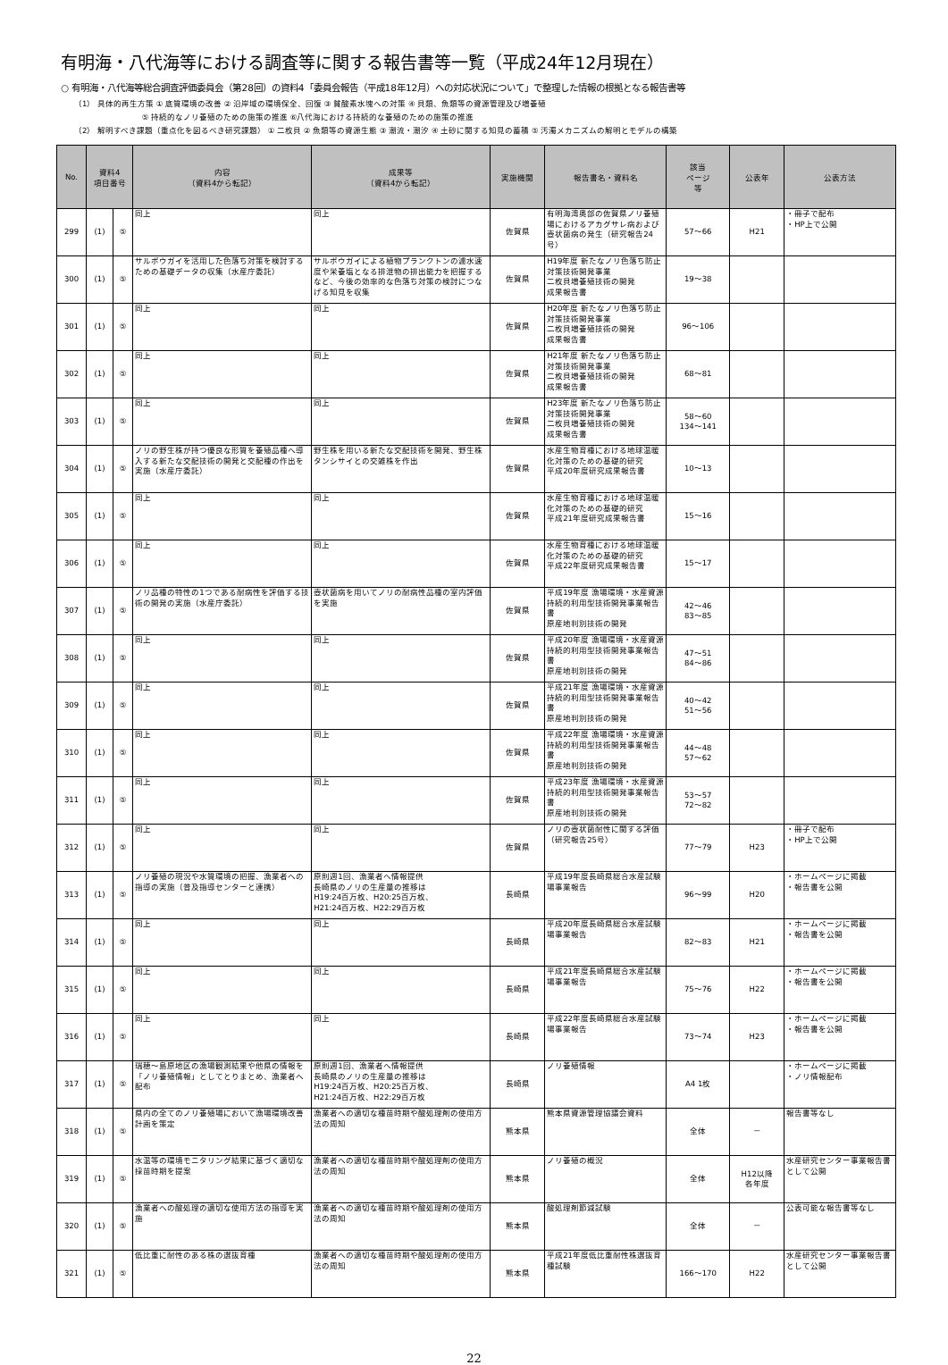有明海・八代海等における調査等に関する報告書等一覧（平成24年12月現在）
○ 有明海・八代海等総合調査評価委員会（第28回）の資料4「委員会報告（平成18年12月）への対応状況について」で整理した情報の根拠となる報告書等
（1） 具体的再生方策 ① 底質環境の改善 ② 沿岸域の環境保全、回復 ③ 貧酸素水塊への対策 ④ 貝類、魚類等の資源管理及び増養殖
⑤ 持続的なノリ養殖のための施策の推進 ⑥八代海における持続的な養殖のための施策の推進
（2） 解明すべき課題（重点化を図るべき研究課題） ① 二枚貝 ② 魚類等の資源生態 ③ 潮流・潮汐 ④ 土砂に関する知見の蓄積 ⑤ 汚濁メカニズムの解明とモデルの構築
| No. | 資料4 項目番号 | | 内容 （資料4から転記） | 成果等 （資料4から転記） | 実施機関 | 報告書名・資料名 | 該当 ページ 等 | 公表年 | 公表方法 |
| --- | --- | --- | --- | --- | --- | --- | --- | --- | --- |
| 299 | (1) | ⑤ | 同上 | 同上 | 佐賀県 | 有明海湾奥部の佐賀県ノリ養殖場におけるアカグサレ病および壺状菌病の発生（研究報告24号） | 57～66 | H21 | ・冊子で配布 ・HP上で公開 |
| 300 | (1) | ⑤ | サルボウガイを活用した色落ち対策を検討するための基礎データの収集（水産庁委託） | サルボウガイによる植物プランクトンの濾水速度や栄養塩となる排泄物の排出能力を把握するなど、今後の効率的な色落ち対策の検討につなげる知見を収集 | 佐賀県 | H19年度 新たなノリ色落ち防止対策技術開発事業 二枚貝増養殖技術の開発 成果報告書 | 19～38 | | |
| 301 | (1) | ⑤ | 同上 | 同上 | 佐賀県 | H20年度 新たなノリ色落ち防止対策技術開発事業 二枚貝増養殖技術の開発 成果報告書 | 96～106 | | |
| 302 | (1) | ⑤ | 同上 | 同上 | 佐賀県 | H21年度 新たなノリ色落ち防止対策技術開発事業 二枚貝増養殖技術の開発 成果報告書 | 68～81 | | |
| 303 | (1) | ⑤ | 同上 | 同上 | 佐賀県 | H23年度 新たなノリ色落ち防止対策技術開発事業 二枚貝増養殖技術の開発 成果報告書 | 58～60 134～141 | | |
| 304 | (1) | ⑤ | ノリの野生株が持つ優良な形質を養殖品種へ導入する新たな交配技術の開発と交配種の作出を実施（水産庁委託） | 野生株を用いる新たな交配技術を開発、野生株タンシサイとの交雑株を作出 | 佐賀県 | 水産生物育種における地球温暖化対策のための基礎的研究 平成20年度研究成果報告書 | 10～13 | | |
| 305 | (1) | ⑤ | 同上 | 同上 | 佐賀県 | 水産生物育種における地球温暖化対策のための基礎的研究 平成21年度研究成果報告書 | 15～16 | | |
| 306 | (1) | ⑤ | 同上 | 同上 | 佐賀県 | 水産生物育種における地球温暖化対策のための基礎的研究 平成22年度研究成果報告書 | 15～17 | | |
| 307 | (1) | ⑤ | ノリ品種の特性の1つである耐病性を評価する技術の開発の実施（水産庁委託） | 壺状菌病を用いてノリの耐病性品種の室内評価を実施 | 佐賀県 | 平成19年度 漁場環境・水産資源持続的利用型技術開発事業報告書 原産地判別技術の開発 | 42～46 83～85 | | |
| 308 | (1) | ⑤ | 同上 | 同上 | 佐賀県 | 平成20年度 漁場環境・水産資源持続的利用型技術開発事業報告書 原産地判別技術の開発 | 47～51 84～86 | | |
| 309 | (1) | ⑤ | 同上 | 同上 | 佐賀県 | 平成21年度 漁場環境・水産資源持続的利用型技術開発事業報告書 原産地判別技術の開発 | 40～42 51～56 | | |
| 310 | (1) | ⑤ | 同上 | 同上 | 佐賀県 | 平成22年度 漁場環境・水産資源持続的利用型技術開発事業報告書 原産地判別技術の開発 | 44～48 57～62 | | |
| 311 | (1) | ⑤ | 同上 | 同上 | 佐賀県 | 平成23年度 漁場環境・水産資源持続的利用型技術開発事業報告書 原産地判別技術の開発 | 53～57 72～82 | | |
| 312 | (1) | ⑤ | 同上 | 同上 | 佐賀県 | ノリの壺状菌耐性に関する評価（研究報告25号） | 77～79 | H23 | ・冊子で配布 ・HP上で公開 |
| 313 | (1) | ⑤ | ノリ養殖の現況や水質環境の把握、漁業者への指導の実施（普及指導センターと連携） | 原則週1回、漁業者へ情報提供 長崎県のノリの生産量の推移は H19:24百万枚、H20:25百万枚、 H21:24百万枚、H22:29百万枚 | 長崎県 | 平成19年度長崎県総合水産試験場事業報告 | 96～99 | H20 | ・ホームページに掲載 ・報告書を公開 |
| 314 | (1) | ⑤ | 同上 | 同上 | 長崎県 | 平成20年度長崎県総合水産試験場事業報告 | 82～83 | H21 | ・ホームページに掲載 ・報告書を公開 |
| 315 | (1) | ⑤ | 同上 | 同上 | 長崎県 | 平成21年度長崎県総合水産試験場事業報告 | 75～76 | H22 | ・ホームページに掲載 ・報告書を公開 |
| 316 | (1) | ⑤ | 同上 | 同上 | 長崎県 | 平成22年度長崎県総合水産試験場事業報告 | 73～74 | H23 | ・ホームページに掲載 ・報告書を公開 |
| 317 | (1) | ⑤ | 瑞穂～島原地区の漁場観測結果や他県の情報を「ノリ養殖情報」としてとりまとめ、漁業者へ配布 | 原則週1回、漁業者へ情報提供 長崎県のノリの生産量の推移は H19:24百万枚、H20:25百万枚、 H21:24百万枚、H22:29百万枚 | 長崎県 | ノリ養殖情報 | A4 1枚 | | ・ホームページに掲載 ・ノリ情報配布 |
| 318 | (1) | ⑤ | 県内の全てのノリ養殖場において漁場環境改善計画を策定 | 漁業者への適切な種苗時期や酸処理剤の使用方法の周知 | 熊本県 | 熊本県資源管理協議会資料 | 全体 | － | 報告書等なし |
| 319 | (1) | ⑤ | 水温等の環境モニタリング結果に基づく適切な採苗時期を提案 | 漁業者への適切な種苗時期や酸処理剤の使用方法の周知 | 熊本県 | ノリ養殖の概況 | 全体 | H12以降 各年度 | 水産研究センター事業報告書として公開 |
| 320 | (1) | ⑤ | 漁業者への酸処理の適切な使用方法の指導を実施 | 漁業者への適切な種苗時期や酸処理剤の使用方法の周知 | 熊本県 | 酸処理剤節減試験 | 全体 | － | 公表可能な報告書等なし |
| 321 | (1) | ⑤ | 低比重に耐性のある株の選抜育種 | 漁業者への適切な種苗時期や酸処理剤の使用方法の周知 | 熊本県 | 平成21年度低比重耐性株選抜育種試験 | 166～170 | H22 | 水産研究センター事業報告書として公開 |
22